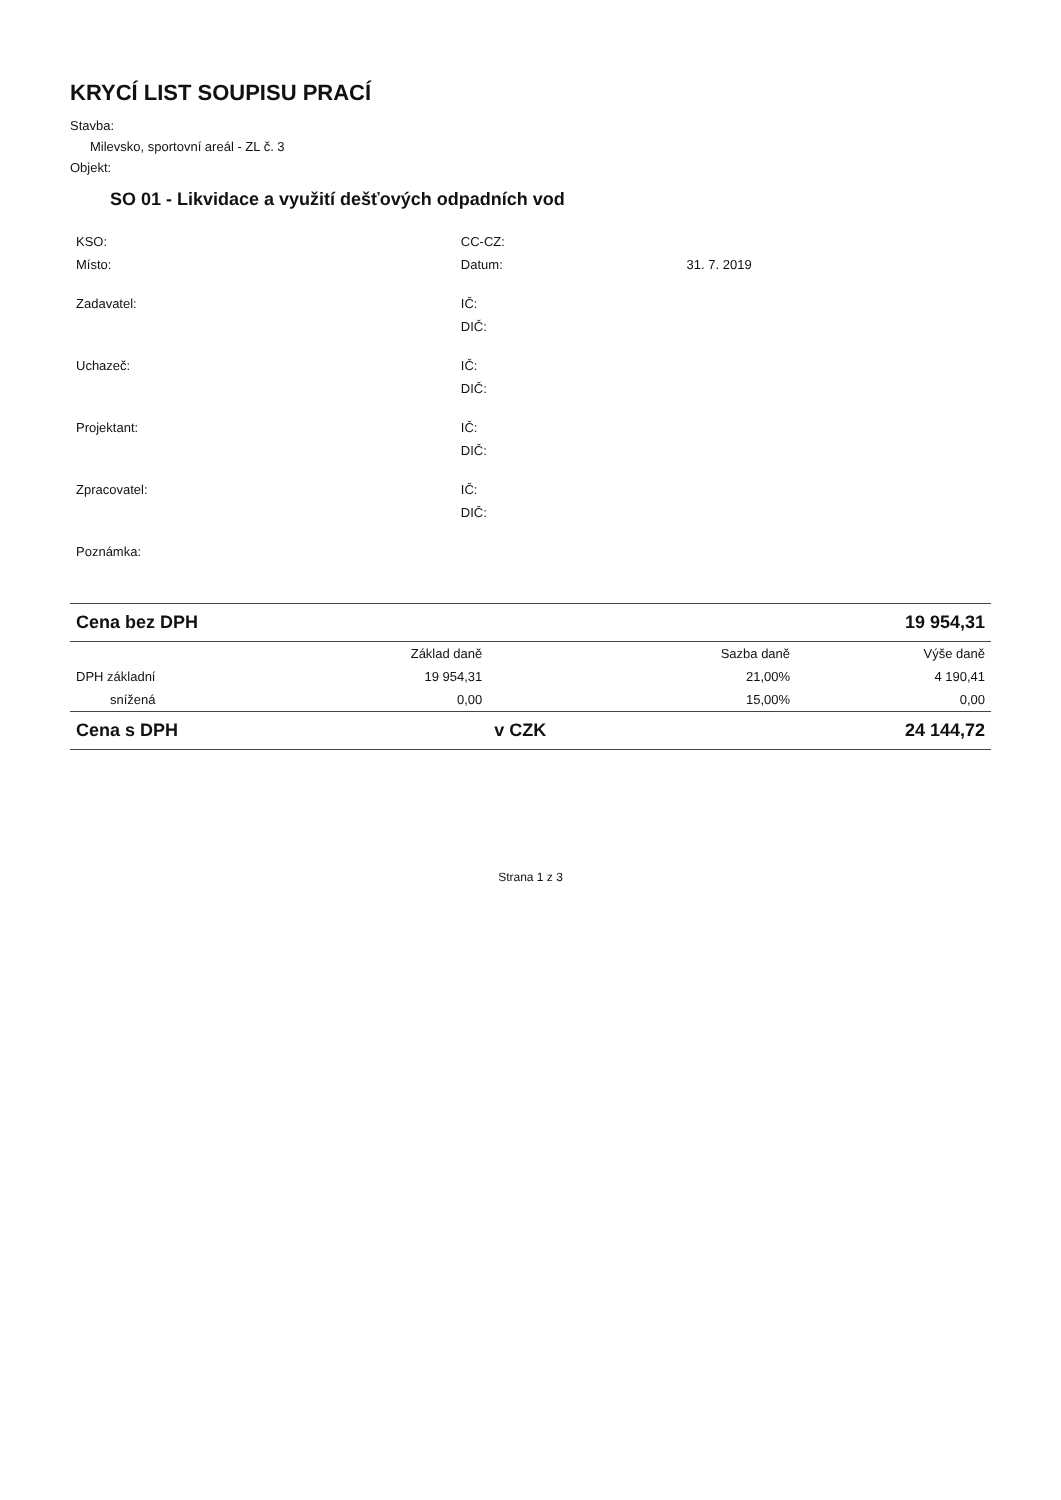KRYCÍ LIST SOUPISU PRACÍ
Stavba:
Milevsko, sportovní areál - ZL č. 3
Objekt:
SO 01 - Likvidace a využití dešťových odpadních vod
| KSO: | | CC-CZ: | |
| Místo: | | Datum: | 31. 7. 2019 |
| Zadavatel: | | IČ: | |
| | | DIČ: | |
| Uchazeč: | | IČ: | |
| | | DIČ: | |
| Projektant: | | IČ: | |
| | | DIČ: | |
| Zpracovatel: | | IČ: | |
| | | DIČ: | |
| Poznámka: | | | |
| Cena bez DPH | | | | 19 954,31 |
| | Základ daně | | Sazba daně | Výše daně |
| DPH základní | 19 954,31 | | 21,00% | 4 190,41 |
| snížená | 0,00 | | 15,00% | 0,00 |
| Cena s DPH | | v CZK | | 24 144,72 |
Strana 1 z 3